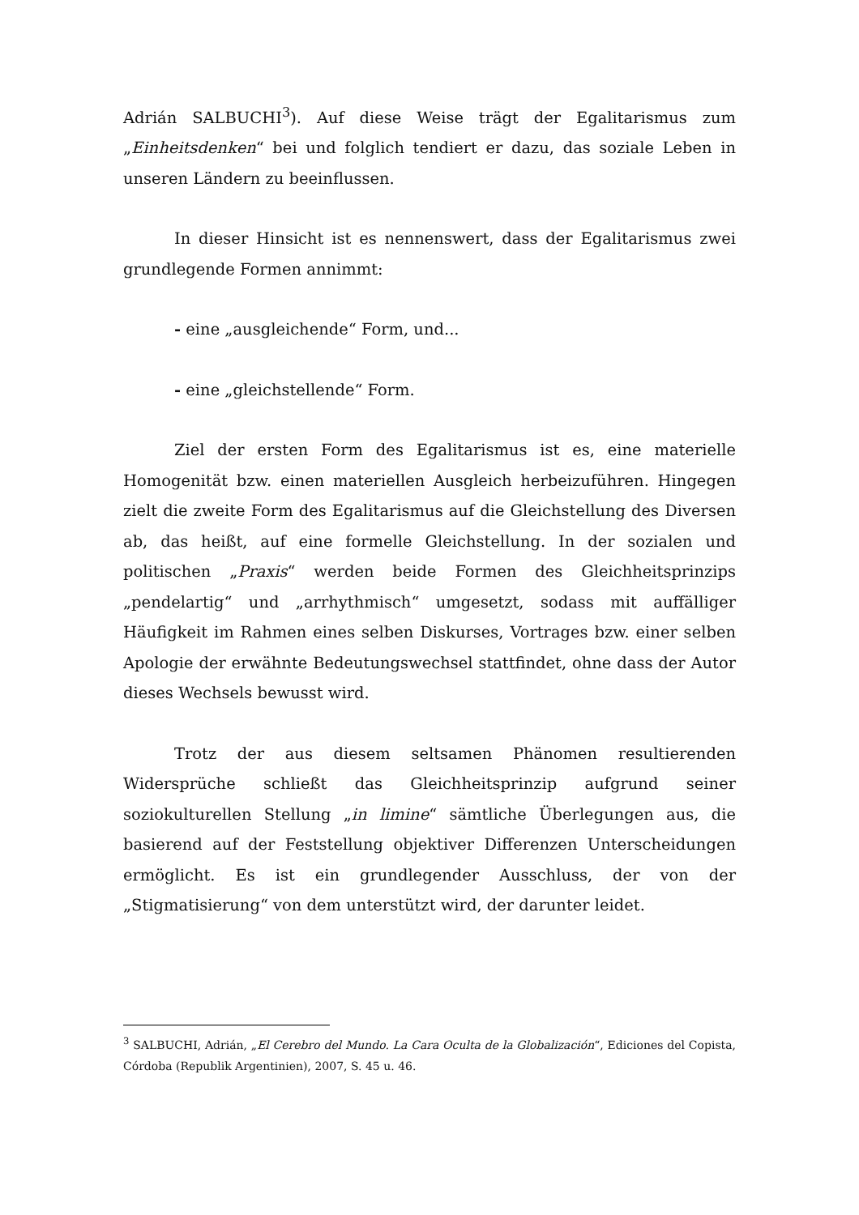Adrián SALBUCHI<sup>3</sup>). Auf diese Weise trägt der Egalitarismus zum „Einheitsdenken“ bei und folglich tendiert er dazu, das soziale Leben in unseren Ländern zu beeinflussen.
In dieser Hinsicht ist es nennenswert, dass der Egalitarismus zwei grundlegende Formen annimmt:
- eine „ausgleichende“ Form, und...
- eine „gleichstellende“ Form.
Ziel der ersten Form des Egalitarismus ist es, eine materielle Homogenität bzw. einen materiellen Ausgleich herbeizuführen. Hingegen zielt die zweite Form des Egalitarismus auf die Gleichstellung des Diversen ab, das heißt, auf eine formelle Gleichstellung. In der sozialen und politischen „Praxis“ werden beide Formen des Gleichheitsprinzips „pendelartig“ und „arrhythmisch“ umgesetzt, sodass mit auffälliger Häufigkeit im Rahmen eines selben Diskurses, Vortrages bzw. einer selben Apologie der erwähnte Bedeutungswechsel stattfindet, ohne dass der Autor dieses Wechsels bewusst wird.
Trotz der aus diesem seltsamen Phänomen resultierenden Widersprüche schließt das Gleichheitsprinzip aufgrund seiner soziokulturellen Stellung „in limine“ sämtliche Überlegungen aus, die basierend auf der Feststellung objektiver Differenzen Unterscheidungen ermöglicht. Es ist ein grundlegender Ausschluss, der von der „Stigmatisierung“ von dem unterstützt wird, der darunter leidet.
<sup>3</sup> SALBUCHI, Adrián, „El Cerebro del Mundo. La Cara Oculta de la Globalización“, Ediciones del Copista, Córdoba (Republik Argentinien), 2007, S. 45 u. 46.